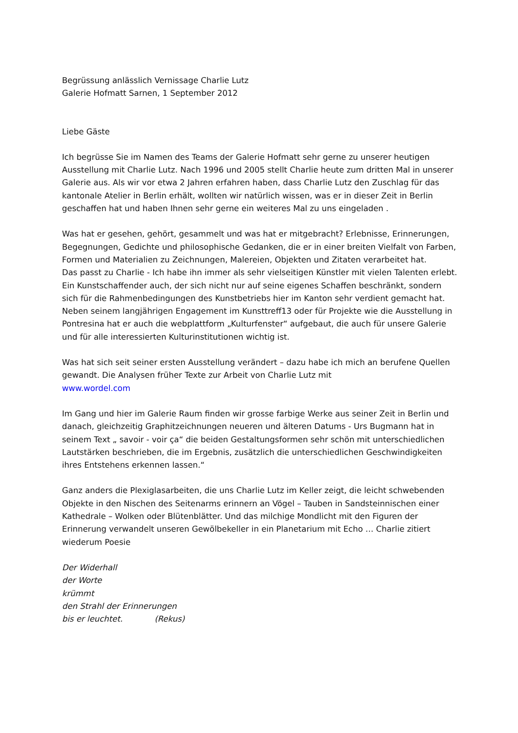Begrüssung anlässlich Vernissage Charlie Lutz
Galerie Hofmatt Sarnen, 1 September 2012
Liebe Gäste
Ich begrüsse Sie im Namen des Teams der Galerie Hofmatt sehr gerne zu unserer heutigen Ausstellung mit Charlie Lutz. Nach 1996 und 2005 stellt Charlie heute zum dritten Mal in unserer Galerie aus. Als wir vor etwa 2 Jahren erfahren haben, dass Charlie Lutz den Zuschlag für das kantonale Atelier in Berlin erhält, wollten wir natürlich wissen, was er in dieser Zeit in Berlin geschaffen hat und haben Ihnen sehr gerne ein weiteres Mal zu uns eingeladen .
Was hat er gesehen, gehört, gesammelt und was hat er mitgebracht? Erlebnisse, Erinnerungen, Begegnungen, Gedichte und philosophische Gedanken, die er in einer breiten Vielfalt von Farben, Formen und Materialien zu Zeichnungen, Malereien, Objekten und Zitaten verarbeitet hat.
Das passt zu Charlie - Ich habe ihn immer als sehr vielseitigen Künstler mit vielen Talenten erlebt. Ein Kunstschaffender auch, der sich nicht nur auf seine eigenes Schaffen beschränkt, sondern sich für die Rahmenbedingungen des Kunstbetriebs hier im Kanton sehr verdient gemacht hat. Neben seinem langjährigen Engagement im Kunsttreff13 oder für Projekte wie die Ausstellung in Pontresina hat er auch die webplattform „Kulturfenster“ aufgebaut, die auch für unsere Galerie und für alle interessierten Kulturinstitutionen wichtig ist.
Was hat sich seit seiner ersten Ausstellung verändert – dazu habe ich mich an berufene Quellen gewandt. Die Analysen früher Texte zur Arbeit von Charlie Lutz mit
www.wordel.com
Im Gang und hier im Galerie Raum finden wir grosse farbige Werke aus seiner Zeit in Berlin und danach, gleichzeitig Graphitzeichnungen neueren und älteren Datums - Urs Bugmann hat in seinem Text „ savoir - voir ça“ die beiden Gestaltungsformen sehr schön mit unterschiedlichen Lautstärken beschrieben, die im Ergebnis, zusätzlich die unterschiedlichen Geschwindigkeiten ihres Entstehens erkennen lassen.“
Ganz anders die Plexiglasarbeiten, die uns Charlie Lutz im Keller zeigt, die leicht schwebenden Objekte in den Nischen des Seitenarms erinnern an Vögel – Tauben in Sandsteinnischen einer Kathedrale – Wolken oder Blütenblätter. Und das milchige Mondlicht mit den Figuren der Erinnerung verwandelt unseren Gewölbekeller in ein Planetarium mit Echo … Charlie zitiert wiederum Poesie
Der Widerhall
der Worte
krümmt
den Strahl der Erinnerungen
bis er leuchtet. (Rekus)